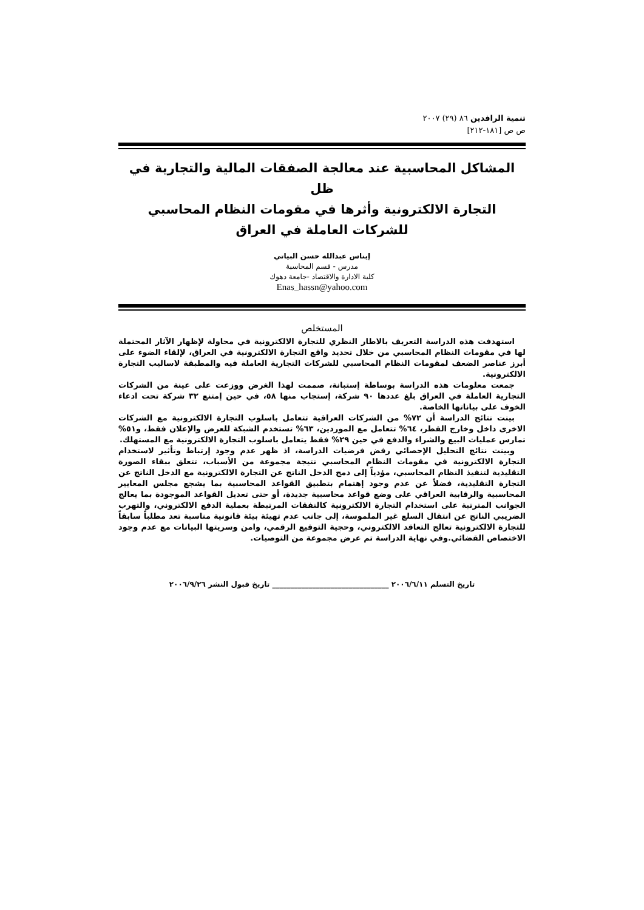تنمية الرافدين ٨٦ (٢٩) ٢٠٠٧
ص ص [١٨١-٢١٢]
المشاكل المحاسبية عند معالجة الصفقات المالية والتجارية في ظل
التجارة الالكترونية وأثرها في مقومات النظام المحاسبي
للشركات العاملة في العراق
إيناس عبدالله حسن البياتي
مدرس - قسم المحاسبة
كلية الادارة والاقتصاد -جامعة دهوك
Enas_hassn@yahoo.com
المستخلص
استهدفت هذه الدراسة التعريف بالاطار النظري للتجارة الالكترونية في محاولة لإظهار الآثار المحتملة لها في مقومات النظام المحاسبي من خلال تحديد واقع التجارة الالكترونية في العراق، لإلقاء الضوء على أبرز عناصر الضعف لمقومات النظام المحاسبي للشركات التجارية العاملة فيه والمطبقة لاساليب التجارة الالكترونية.
جمعت معلومات هذه الدراسة بوساطة إستبانة، صممت لهذا الغرض ووزعت على عينة من الشركات التجارية العاملة في العراق بلغ عددها ٩٠ شركة، إستجاب منها ٥٨، في حين إمتنع ٣٢ شركة تحت ادعاء الخوف على بياناتها الخاصة.
بينت نتائج الدراسة أن ٧٢% من الشركات العراقية تتعامل باسلوب التجارة الالكترونية مع الشركات الاخرى داخل وخارج القطر، ٦٤% تتعامل مع الموردين، ٦٣% تستخدم الشبكة للعرض والإعلان فقط، و٥١% تمارس عمليات البيع والشراء والدفع في حين ٢٩% فقط يتعامل باسلوب التجارة الالكترونية مع المستهلك.
وبينت نتائج التحليل الإحصائي رفض فرضيات الدراسة، اذ ظهر عدم وجود إرتباط وتأثير لاستخدام التجارة الالكترونية في مقومات النظام المحاسبي نتيجة مجموعة من الأسباب، تتعلق ببقاء الصورة التقليدية لتنفيذ النظام المحاسبي، مؤدياً إلى دمج الدخل الناتج عن التجارة الالكترونية مع الدخل الناتج عن التجارة التقليدية، فضلاً عن عدم وجود إهتمام بتطبيق القواعد المحاسبية بما يشجع مجلس المعايير المحاسبية والرقابية العراقي على وضع قواعد محاسبية جديدة، أو حتى تعديل القواعد الموجودة بما يعالج الجوانب المترتبة على استخدام التجارة الالكترونية كالنفقات المرتبطة بعملية الدفع الالكتروني، والتهرب الضريبي الناتج عن انتقال السلع غير الملموسة، إلى جانب عدم تهيئة بيئة قانونية مناسبة تعد مطلباً سابقاً للتجارة الالكترونية تعالج التعاقد الالكتروني، وحجية التوقيع الرقمي، وامن وسريتها البيانات مع عدم وجود الاختصاص القضائي.وفي نهاية الدراسة تم عرض مجموعة من التوصيات.
تاريخ التسلم ٢٠٠٦/٦/١١ ________________________________ تاريخ قبول النشر ٢٠٠٦/٩/٢٦